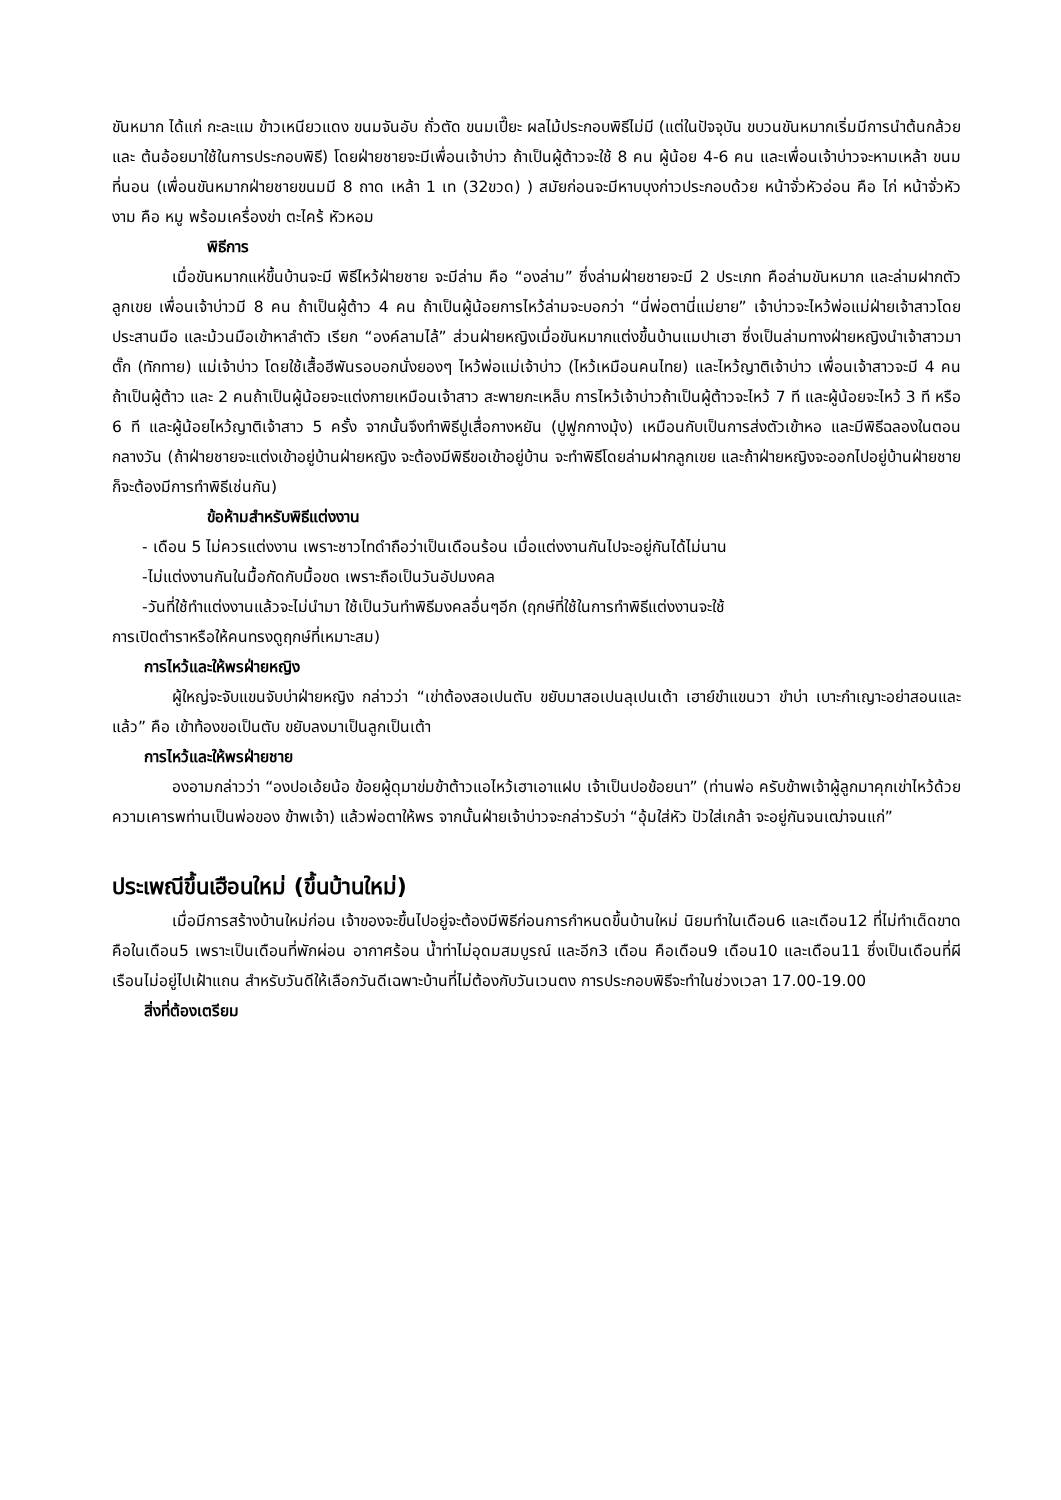ขันหมาก ได้แก่ กะละแม ข้าวเหนียวแดง ขนมจันอับ ถั่วตัด ขนมเปี๊ยะ ผลไม้ประกอบพิธีไม่มี (แต่ในปัจจุบัน ขบวนขันหมากเริ่มมีการนำต้นกล้วย และ ต้นอ้อยมาใช้ในการประกอบพิธี) โดยฝ่ายชายจะมีเพื่อนเจ้าบ่าว ถ้าเป็นผู้ต้าวจะใช้ 8 คน ผู้น้อย 4-6 คน และเพื่อนเจ้าบ่าวจะหามเหล้า ขนม ที่นอน (เพื่อนขันหมากฝ่ายชายขนมมี 8 ถาด เหล้า 1 เท (32ขวด) ) สมัยก่อนจะมีหาบบุงก่าวประกอบด้วย หน้าจั่วหัวอ่อน คือ ไก่ หน้าจั่วหัวงาม คือ หมู พร้อมเครื่องข่า ตะไคร้ หัวหอม
พิธีการ
เมื่อขันหมากแห่ขึ้นบ้านจะมี พิธีไหว้ฝ่ายชาย จะมีล่าม คือ “องล่าม” ซึ่งล่ามฝ่ายชายจะมี 2 ประเภท คือล่ามขันหมาก และล่ามฝากตัวลูกเขย เพื่อนเจ้าบ่าวมี 8 คน ถ้าเป็นผู้ต้าว 4 คน ถ้าเป็นผู้น้อยการไหว้ล่ามจะบอกว่า “นี่พ่อตานี่แม่ยาย” เจ้าบ่าวจะไหว้พ่อแม่ฝ่ายเจ้าสาวโดยประสานมือ และม้วนมือเข้าหาลำตัว เรียก “องค์ลามไล้” ส่วนฝ่ายหญิงเมื่อขันหมากแต่งขึ้นบ้านแมปาเฮา ซึ่งเป็นล่ามทางฝ่ายหญิงนำเจ้าสาวมาตั๊ก (ทักทาย) แม่เจ้าบ่าว โดยใช้เสื้อฮีพันรอบอกนั่งยองๆ ไหว้พ่อแม่เจ้าบ่าว (ไหว้เหมือนคนไทย) และไหว้ญาติเจ้าบ่าว เพื่อนเจ้าสาวจะมี 4 คน ถ้าเป็นผู้ต้าว และ 2 คนถ้าเป็นผู้น้อยจะแต่งกายเหมือนเจ้าสาว สะพายกะเหล็บ การไหว้เจ้าบ่าวถ้าเป็นผู้ต้าวจะไหว้ 7 ที และผู้น้อยจะไหว้ 3 ที หรือ 6 ที และผู้น้อยไหว้ญาติเจ้าสาว 5 ครั้ง จากนั้นจึงทำพิธีปูเสื่อกางหยัน (ปูฟูกกางมุ้ง) เหมือนกับเป็นการส่งตัวเข้าหอ และมีพิธีฉลองในตอนกลางวัน (ถ้าฝ่ายชายจะแต่งเข้าอยู่บ้านฝ่ายหญิง จะต้องมีพิธีขอเข้าอยู่บ้าน จะทำพิธีโดยล่ามฝากลูกเขย และถ้าฝ่ายหญิงจะออกไปอยู่บ้านฝ่ายชายก็จะต้องมีการทำพิธีเช่นกัน)
ข้อห้ามสำหรับพิธีแต่งงาน
- เดือน 5 ไม่ควรแต่งงาน เพราะชาวไทดำถือว่าเป็นเดือนร้อน เมื่อแต่งงานกันไปจะอยู่กันได้ไม่นาน
-ไม่แต่งงานกันในมื้อกัดกับมื้อขด เพราะถือเป็นวันอัปมงคล
-วันที่ใช้ทำแต่งงานแล้วจะไม่นำมา ใช้เป็นวันทำพิธีมงคลอื่นๆอีก (ฤกษ์ที่ใช้ในการทำพิธีแต่งงานจะใช้
การเปิดตำราหรือให้คนทรงดูฤกษ์ที่เหมาะสม)
การไหว้และให้พรฝ่ายหญิง
ผู้ใหญ่จะจับแขนจับบ่าฝ่ายหญิง กล่าวว่า “เข่าต้องสอเปนตับ ขยับมาสอเปนลุเปนเต้า เฮาย์ขำแขนวา ขำบ่า เบาะกำเญาะอย่าสอนและแล้ว” คือ เข้าท้องขอเป็นตับ ขยับลงมาเป็นลูกเป็นเต้า
การไหว้และให้พรฝ่ายชาย
องอามกล่าวว่า “องปอเอ้ยน้อ ข้อยผู้ดุมาข่มข้าต้าวแอไหว้เฮาเอาแฝบ เจ้าเป็นปอข้อยนา” (ท่านพ่อ ครับข้าพเจ้าผู้ลูกมาคุกเข่าไหว้ด้วยความเคารพท่านเป็นพ่อของ ข้าพเจ้า) แล้วพ่อตาให้พร จากนั้นฝ่ายเจ้าบ่าวจะกล่าวรับว่า “อุ้มใส่หัว ปัวใส่เกล้า จะอยู่กันจนเฒ่าจนแก่”
ประเพณีขึ้นเฮือนใหม่ (ขึ้นบ้านใหม่)
เมื่อมีการสร้างบ้านใหม่ก่อน เจ้าของจะขึ้นไปอยู่จะต้องมีพิธีก่อนการกำหนดขึ้นบ้านใหม่ นิยมทำในเดือน6 และเดือน12 ที่ไม่ทำเด็ดขาดคือในเดือน5 เพราะเป็นเดือนที่พักผ่อน อากาศร้อน น้ำท่าไม่อุดมสมบูรณ์ และอีก3 เดือน คือเดือน9 เดือน10 และเดือน11 ซึ่งเป็นเดือนที่ผีเรือนไม่อยู่ไปเฝ้าแถน สำหรับวันดีให้เลือกวันดีเฉพาะบ้านที่ไม่ต้องกับวันเวนตง การประกอบพิธีจะทำในช่วงเวลา 17.00-19.00
สิ่งที่ต้องเตรียม